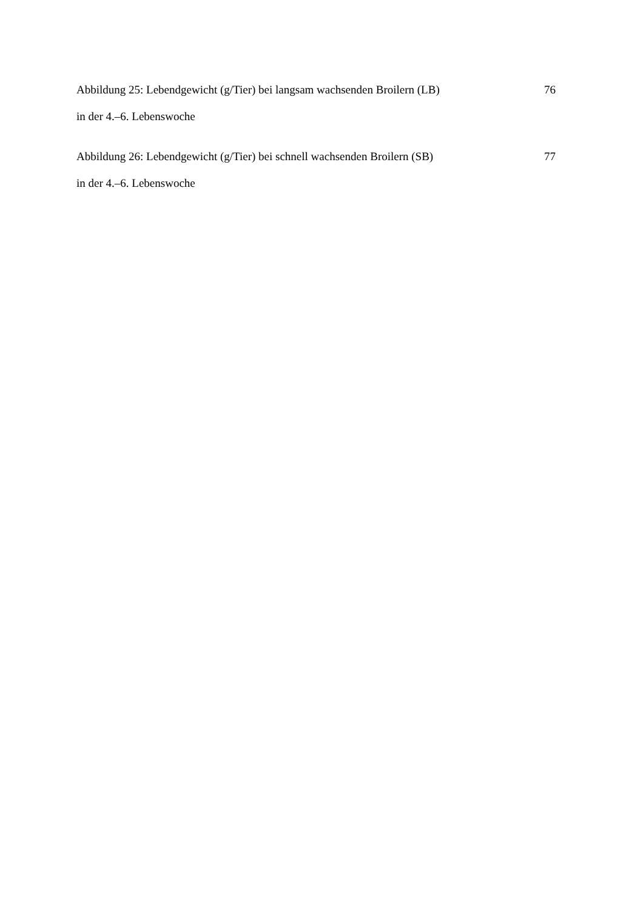Abbildung 25: Lebendgewicht (g/Tier) bei langsam wachsenden Broilern (LB)
in der 4.–6. Lebenswoche
76
Abbildung 26: Lebendgewicht (g/Tier) bei schnell wachsenden Broilern (SB)
in der 4.–6. Lebenswoche
77